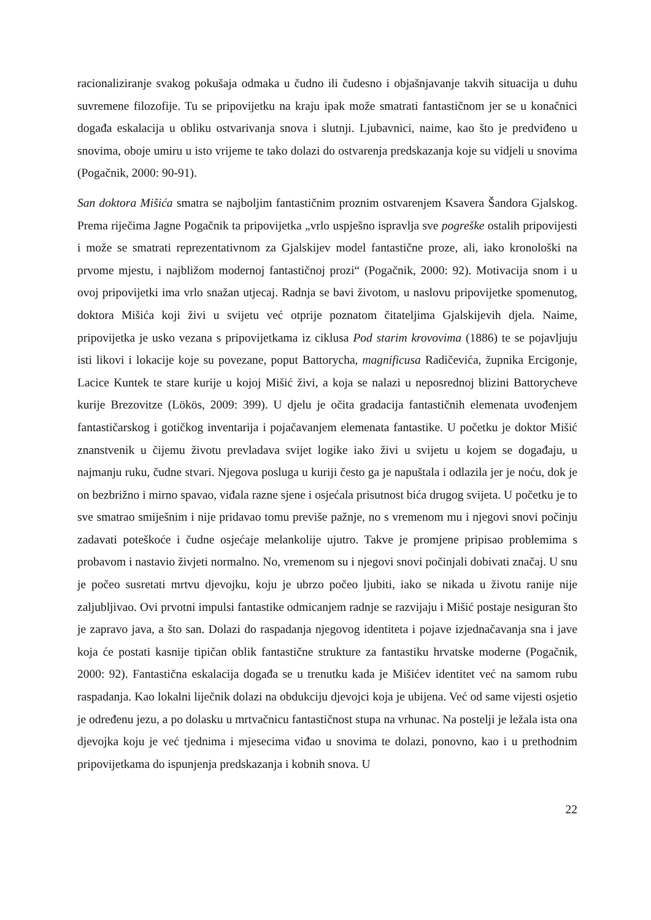racionaliziranje svakog pokušaja odmaka u čudno ili čudesno i objašnjavanje takvih situacija u duhu suvremene filozofije. Tu se pripovijetku na kraju ipak može smatrati fantastičnom jer se u konačnici događa eskalacija u obliku ostvarivanja snova i slutnji. Ljubavnici, naime, kao što je predviđeno u snovima, oboje umiru u isto vrijeme te tako dolazi do ostvarenja predskazanja koje su vidjeli u snovima (Pogačnik, 2000: 90-91).
San doktora Mišića smatra se najboljim fantastičnim proznim ostvarenjem Ksavera Šandora Gjalskog. Prema riječima Jagne Pogačnik ta pripovijetka „vrlo uspješno ispravlja sve pogreške ostalih pripovijesti i može se smatrati reprezentativnom za Gjalskijev model fantastične proze, ali, iako kronološki na prvome mjestu, i najbližom modernoj fantastičnoj prozi“ (Pogačnik, 2000: 92). Motivacija snom i u ovoj pripovijetki ima vrlo snažan utjecaj. Radnja se bavi životom, u naslovu pripovijetke spomenutog, doktora Mišića koji živi u svijetu već otprije poznatom čitateljima Gjalskijevih djela. Naime, pripovijetka je usko vezana s pripovijetkama iz ciklusa Pod starim krovovima (1886) te se pojavljuju isti likovi i lokacije koje su povezane, poput Battorycha, magnificusa Radičevića, župnika Ercigonje, Lacice Kuntek te stare kurije u kojoj Mišić živi, a koja se nalazi u neposrednoj blizini Battorycheve kurije Brezovitze (Lökös, 2009: 399). U djelu je očita gradacija fantastičnih elemenata uvođenjem fantastičarskog i gotičkog inventarija i pojačavanjem elemenata fantastike. U početku je doktor Mišić znanstvenik u čijemu životu prevladava svijet logike iako živi u svijetu u kojem se događaju, u najmanju ruku, čudne stvari. Njegova posluga u kuriji često ga je napuštala i odlazila jer je noću, dok je on bezbrižno i mirno spavao, viđala razne sjene i osjećala prisutnost bića drugog svijeta. U početku je to sve smatrao smiješnim i nije pridavao tomu previše pažnje, no s vremenom mu i njegovi snovi počinju zadavati poteškoće i čudne osjećaje melankolije ujutro. Takve je promjene pripisao problemima s probavom i nastavio živjeti normalno. No, vremenom su i njegovi snovi počinjali dobivati značaj. U snu je počeo susretati mrtvu djevojku, koju je ubrzo počeo ljubiti, iako se nikada u životu ranije nije zaljubljivao. Ovi prvotni impulsi fantastike odmicanjem radnje se razvijaju i Mišić postaje nesiguran što je zapravo java, a što san. Dolazi do raspadanja njegovog identiteta i pojave izjednačavanja sna i jave koja će postati kasnije tipičan oblik fantastične strukture za fantastiku hrvatske moderne (Pogačnik, 2000: 92). Fantastična eskalacija događa se u trenutku kada je Mišićev identitet već na samom rubu raspadanja. Kao lokalni liječnik dolazi na obdukciju djevojci koja je ubijena. Već od same vijesti osjetio je određenu jezu, a po dolasku u mrtvačnicu fantastičnost stupa na vrhunac. Na postelji je ležala ista ona djevojka koju je već tjednima i mjesecima viđao u snovima te dolazi, ponovno, kao i u prethodnim pripovijetkama do ispunjenja predskazanja i kobnih snova. U
22